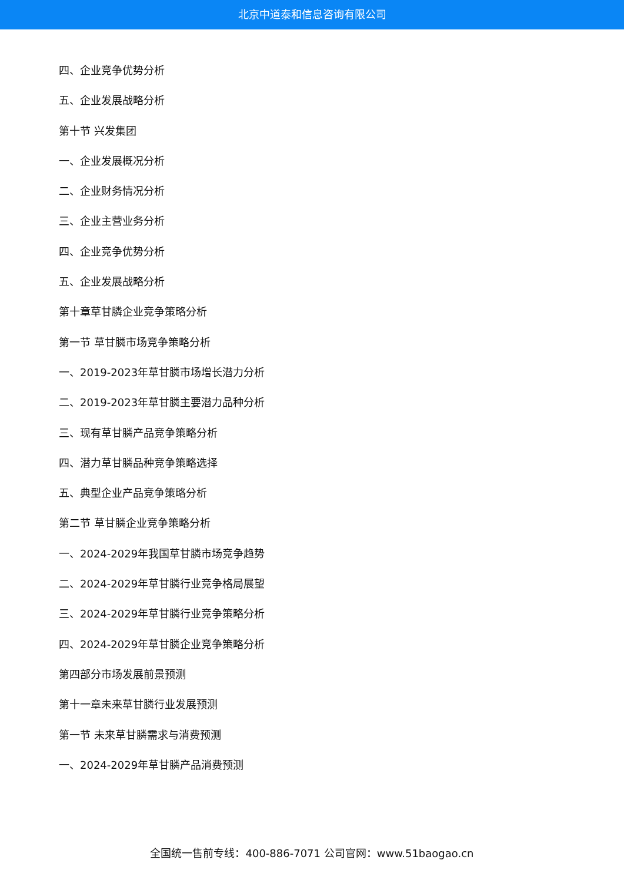北京中道泰和信息咨询有限公司
四、企业竞争优势分析
五、企业发展战略分析
第十节 兴发集团
一、企业发展概况分析
二、企业财务情况分析
三、企业主营业务分析
四、企业竞争优势分析
五、企业发展战略分析
第十章草甘膦企业竞争策略分析
第一节 草甘膦市场竞争策略分析
一、2019-2023年草甘膦市场增长潜力分析
二、2019-2023年草甘膦主要潜力品种分析
三、现有草甘膦产品竞争策略分析
四、潜力草甘膦品种竞争策略选择
五、典型企业产品竞争策略分析
第二节 草甘膦企业竞争策略分析
一、2024-2029年我国草甘膦市场竞争趋势
二、2024-2029年草甘膦行业竞争格局展望
三、2024-2029年草甘膦行业竞争策略分析
四、2024-2029年草甘膦企业竞争策略分析
第四部分市场发展前景预测
第十一章未来草甘膦行业发展预测
第一节 未来草甘膦需求与消费预测
一、2024-2029年草甘膦产品消费预测
全国统一售前专线：400-886-7071 公司官网：www.51baogao.cn